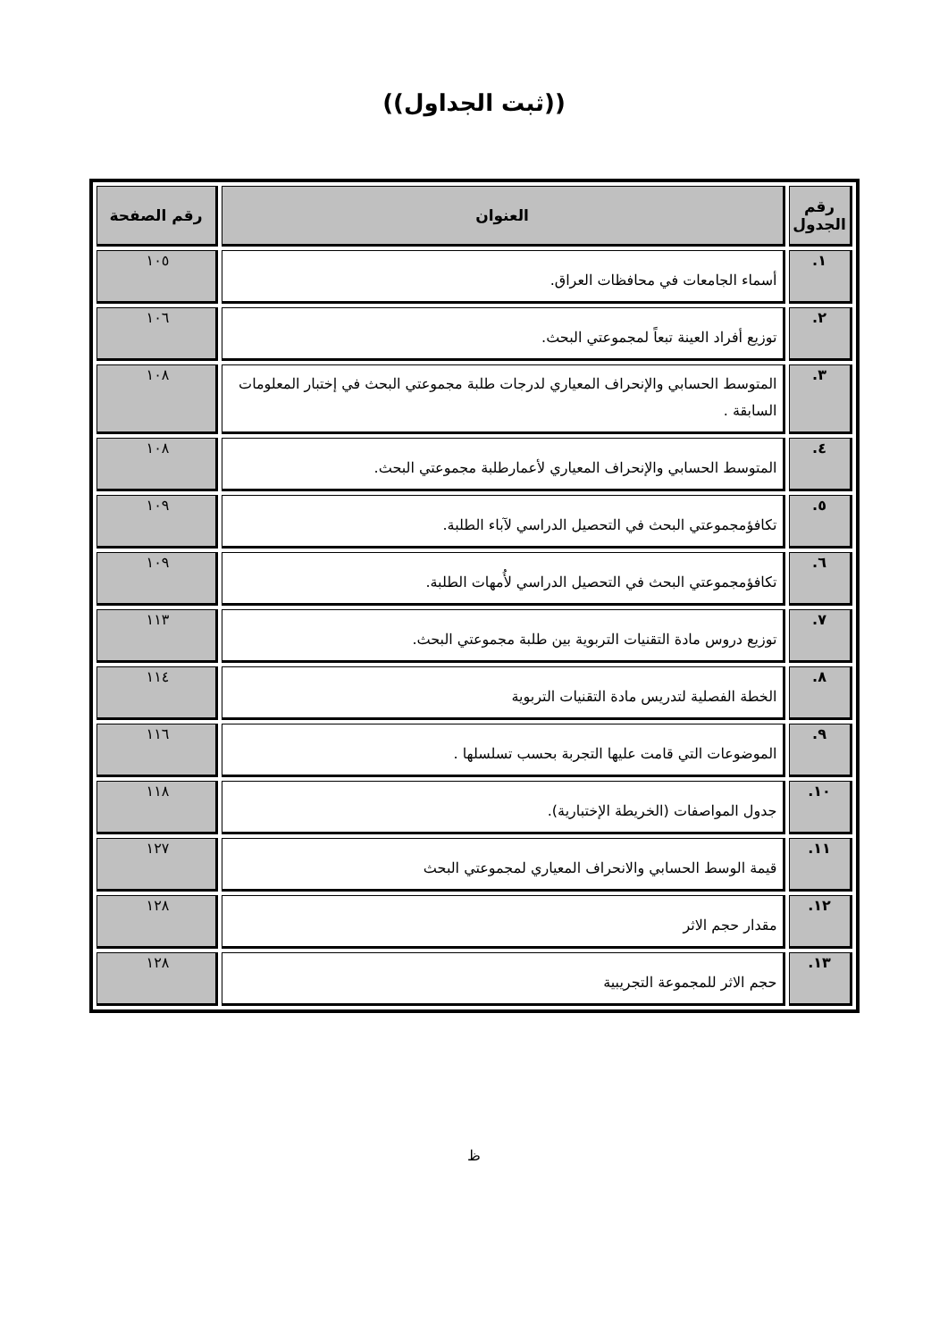((ثبت الجداول))
| رقم الجدول | العنوان | رقم الصفحة |
| --- | --- | --- |
| ١. | أسماء الجامعات في محافظات العراق. | ١٠٥ |
| ٢. | توزيع أفراد العينة تبعاً لمجموعتي البحث. | ١٠٦ |
| ٣. | المتوسط الحسابي والإنحراف المعياري لدرجات طلبة مجموعتي البحث في إختبار المعلومات السابقة . | ١٠٨ |
| ٤. | المتوسط الحسابي والإنحراف المعياري لأعمارطلبة مجموعتي البحث. | ١٠٨ |
| ٥. | تكافؤمجموعتي البحث في التحصيل الدراسي لآباء الطلبة. | ١٠٩ |
| ٦. | تكافؤمجموعتي البحث في التحصيل الدراسي لأُمهات الطلبة. | ١٠٩ |
| ٧. | توزيع دروس مادة التقنيات التربوية بين طلبة مجموعتي البحث. | ١١٣ |
| ٨. | الخطة الفصلية لتدريس مادة التقنيات التربوية | ١١٤ |
| ٩. | الموضوعات التي قامت عليها التجربة بحسب تسلسلها . | ١١٦ |
| ١٠. | جدول المواصفات (الخريطة الإختبارية). | ١١٨ |
| ١١. | قيمة الوسط الحسابي والانحراف المعياري لمجموعتي البحث | ١٢٧ |
| ١٢. | مقدار حجم الاثر | ١٢٨ |
| ١٣. | حجم الاثر للمجموعة التجريبية | ١٢٨ |
ظ